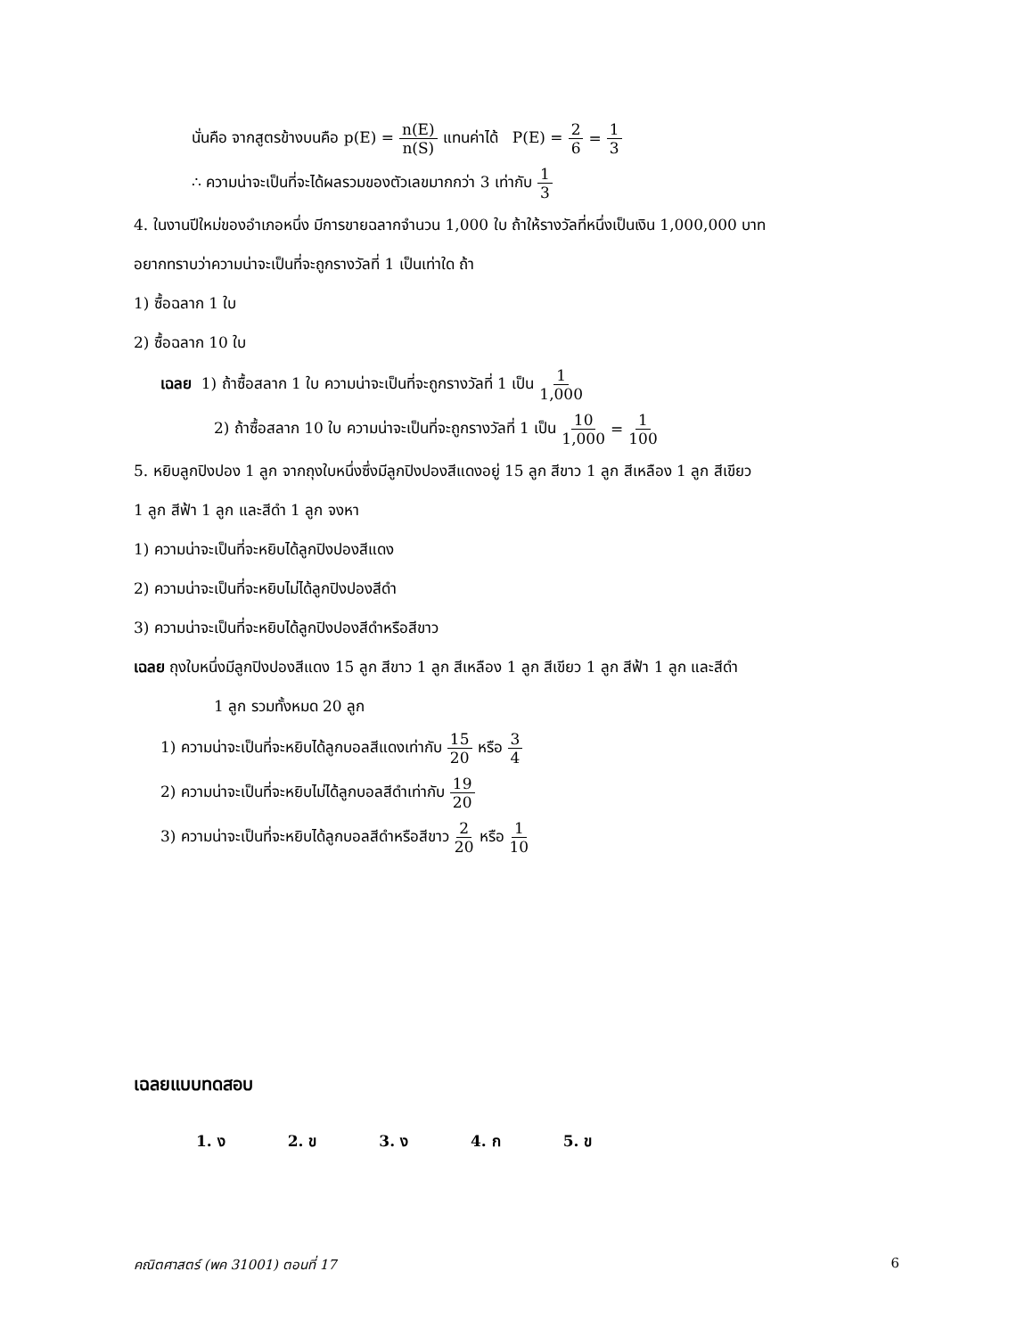นั่นคือ จากสูตรข้างบนคือ p(E) = n(E) n(S) แทนค่าได้ P(E) = 2 6 = 1 3
∴ ความน่าจะเป็นที่จะได้ผลรวมของตัวเลขมากกว่า 3 เท่ากับ 1 3
4. ในงานปีใหม่ของอำเภอหนึ่ง มีการขายฉลากจำนวน 1,000 ใบ ถ้าให้รางวัลที่หนึ่งเป็นเงิน 1,000,000 บาท
อยากทราบว่าความน่าจะเป็นที่จะถูกรางวัลที่ 1 เป็นเท่าใด ถ้า
1) ซื้อฉลาก 1 ใบ
2) ซื้อฉลาก 10 ใบ
เฉลย 1) ถ้าซื้อสลาก 1 ใบ ความน่าจะเป็นที่จะถูกรางวัลที่ 1 เป็น 1 1,000
2) ถ้าซื้อสลาก 10 ใบ ความน่าจะเป็นที่จะถูกรางวัลที่ 1 เป็น 10 1,000 = 1 100
5. หยิบลูกปิงปอง 1 ลูก จากถุงใบหนึ่งซึ่งมีลูกปิงปองสีแดงอยู่ 15 ลูก สีขาว 1 ลูก สีเหลือง 1 ลูก สีเขียว
1 ลูก สีฟ้า 1 ลูก และสีดำ 1 ลูก จงหา
1) ความน่าจะเป็นที่จะหยิบได้ลูกปิงปองสีแดง
2) ความน่าจะเป็นที่จะหยิบไม่ได้ลูกปิงปองสีดำ
3) ความน่าจะเป็นที่จะหยิบได้ลูกปิงปองสีดำหรือสีขาว
เฉลย ถุงใบหนึ่งมีลูกปิงปองสีแดง 15 ลูก สีขาว 1 ลูก สีเหลือง 1 ลูก สีเขียว 1 ลูก สีฟ้า 1 ลูก และสีดำ
1 ลูก รวมทั้งหมด 20 ลูก
1) ความน่าจะเป็นที่จะหยิบได้ลูกบอลสีแดงเท่ากับ 15 20 หรือ 3 4
2) ความน่าจะเป็นที่จะหยิบไม่ได้ลูกบอลสีดำเท่ากับ 19 20
3) ความน่าจะเป็นที่จะหยิบได้ลูกบอลสีดำหรือสีขาว 2 20 หรือ 1 10
เฉลยแบบทดสอบ
1. ง 2. ข 3. ง 4. ก 5. ข
คณิตศาสตร์ (พค 31001) ตอนที่ 17 6